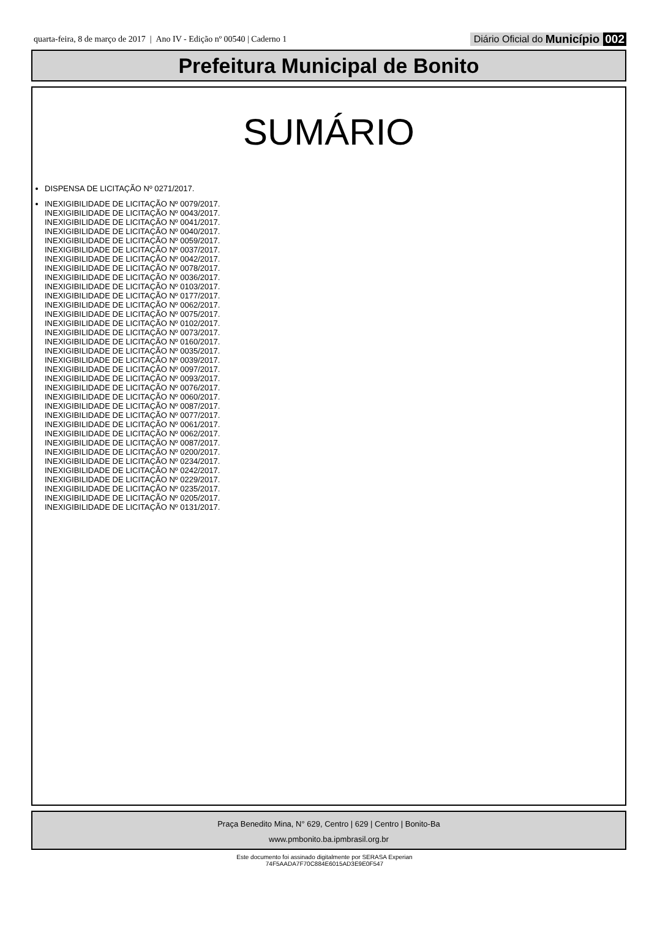quarta-feira, 8 de março de 2017 | Ano IV - Edição nº 00540 | Caderno 1
Diário Oficial do Município 002
Prefeitura Municipal de Bonito
SUMÁRIO
DISPENSA DE LICITAÇÃO Nº 0271/2017.
INEXIGIBILIDADE DE LICITAÇÃO Nº 0079/2017.
INEXIGIBILIDADE DE LICITAÇÃO Nº 0043/2017.
INEXIGIBILIDADE DE LICITAÇÃO Nº 0041/2017.
INEXIGIBILIDADE DE LICITAÇÃO Nº 0040/2017.
INEXIGIBILIDADE DE LICITAÇÃO Nº 0059/2017.
INEXIGIBILIDADE DE LICITAÇÃO Nº 0037/2017.
INEXIGIBILIDADE DE LICITAÇÃO Nº 0042/2017.
INEXIGIBILIDADE DE LICITAÇÃO Nº 0078/2017.
INEXIGIBILIDADE DE LICITAÇÃO Nº 0036/2017.
INEXIGIBILIDADE DE LICITAÇÃO Nº 0103/2017.
INEXIGIBILIDADE DE LICITAÇÃO Nº 0177/2017.
INEXIGIBILIDADE DE LICITAÇÃO Nº 0062/2017.
INEXIGIBILIDADE DE LICITAÇÃO Nº 0075/2017.
INEXIGIBILIDADE DE LICITAÇÃO Nº 0102/2017.
INEXIGIBILIDADE DE LICITAÇÃO Nº 0073/2017.
INEXIGIBILIDADE DE LICITAÇÃO Nº 0160/2017.
INEXIGIBILIDADE DE LICITAÇÃO Nº 0035/2017.
INEXIGIBILIDADE DE LICITAÇÃO Nº 0039/2017.
INEXIGIBILIDADE DE LICITAÇÃO Nº 0097/2017.
INEXIGIBILIDADE DE LICITAÇÃO Nº 0093/2017.
INEXIGIBILIDADE DE LICITAÇÃO Nº 0076/2017.
INEXIGIBILIDADE DE LICITAÇÃO Nº 0060/2017.
INEXIGIBILIDADE DE LICITAÇÃO Nº 0087/2017.
INEXIGIBILIDADE DE LICITAÇÃO Nº 0077/2017.
INEXIGIBILIDADE DE LICITAÇÃO Nº 0061/2017.
INEXIGIBILIDADE DE LICITAÇÃO Nº 0062/2017.
INEXIGIBILIDADE DE LICITAÇÃO Nº 0087/2017.
INEXIGIBILIDADE DE LICITAÇÃO Nº 0200/2017.
INEXIGIBILIDADE DE LICITAÇÃO Nº 0234/2017.
INEXIGIBILIDADE DE LICITAÇÃO Nº 0242/2017.
INEXIGIBILIDADE DE LICITAÇÃO Nº 0229/2017.
INEXIGIBILIDADE DE LICITAÇÃO Nº 0235/2017.
INEXIGIBILIDADE DE LICITAÇÃO Nº 0205/2017.
INEXIGIBILIDADE DE LICITAÇÃO Nº 0131/2017.
Praça Benedito Mina, N° 629, Centro | 629 | Centro | Bonito-Ba
www.pmbonito.ba.ipmbrasil.org.br
Este documento foi assinado digitalmente por SERASA Experian
74F5AADA7F70C884E6015AD3E9E0F547